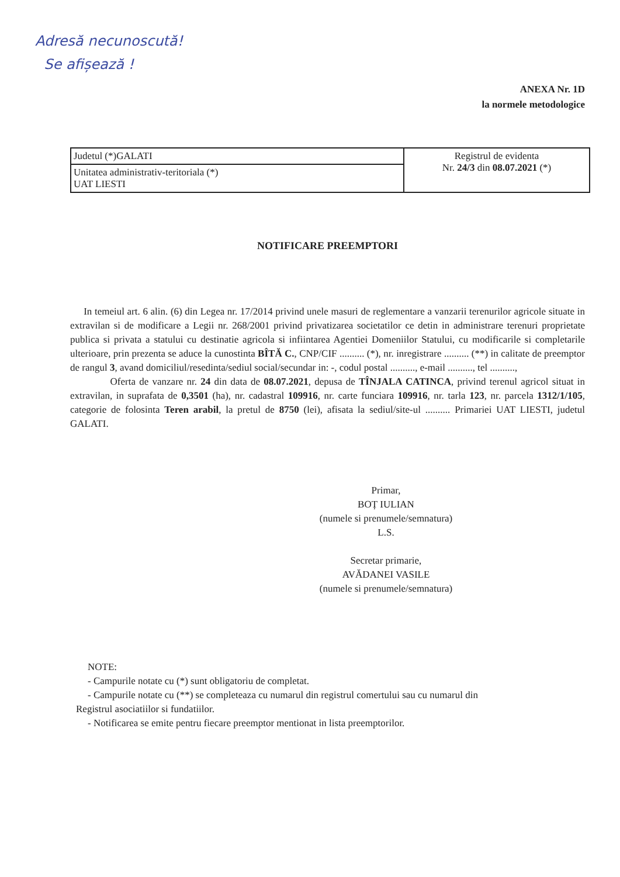Adresă necunoscută!
Se afișează !
ANEXA Nr. 1D
la normele metodologice
| Judetul (*)GALATI | Registrul de evidenta Nr. 24/3 din 08.07.2021 (*) |
| Unitatea administrativ-teritoriala (*) UAT LIESTI | |
NOTIFICARE PREEMPTORI
In temeiul art. 6 alin. (6) din Legea nr. 17/2014 privind unele masuri de reglementare a vanzarii terenurilor agricole situate in extravilan si de modificare a Legii nr. 268/2001 privind privatizarea societatilor ce detin in administrare terenuri proprietate publica si privata a statului cu destinatie agricola si infiintarea Agentiei Domeniilor Statului, cu modificarile si completarile ulterioare, prin prezenta se aduce la cunostinta BÎTĂ C., CNP/CIF .......... (*), nr. inregistrare .......... (**) in calitate de preemptor de rangul 3, avand domiciliul/resedinta/sediul social/secundar in: -, codul postal .........., e-mail .........., tel ..........,
Oferta de vanzare nr. 24 din data de 08.07.2021, depusa de TÎNJALA CATINCA, privind terenul agricol situat in extravilan, in suprafata de 0,3501 (ha), nr. cadastral 109916, nr. carte funciara 109916, nr. tarla 123, nr. parcela 1312/1/105, categorie de folosinta Teren arabil, la pretul de 8750 (lei), afisata la sediul/site-ul .......... Primariei UAT LIESTI, judetul GALATI.
Primar,
BOȚ IULIAN
(numele si prenumele/semnatura)
L.S.
Secretar primarie,
AVĂDANEI VASILE
(numele si prenumele/semnatura)
NOTE:
- Campurile notate cu (*) sunt obligatoriu de completat.
- Campurile notate cu (**) se completeaza cu numarul din registrul comertului sau cu numarul din
Registrul asociatiilor si fundatiilor.
- Notificarea se emite pentru fiecare preemptor mentionat in lista preemptorilor.